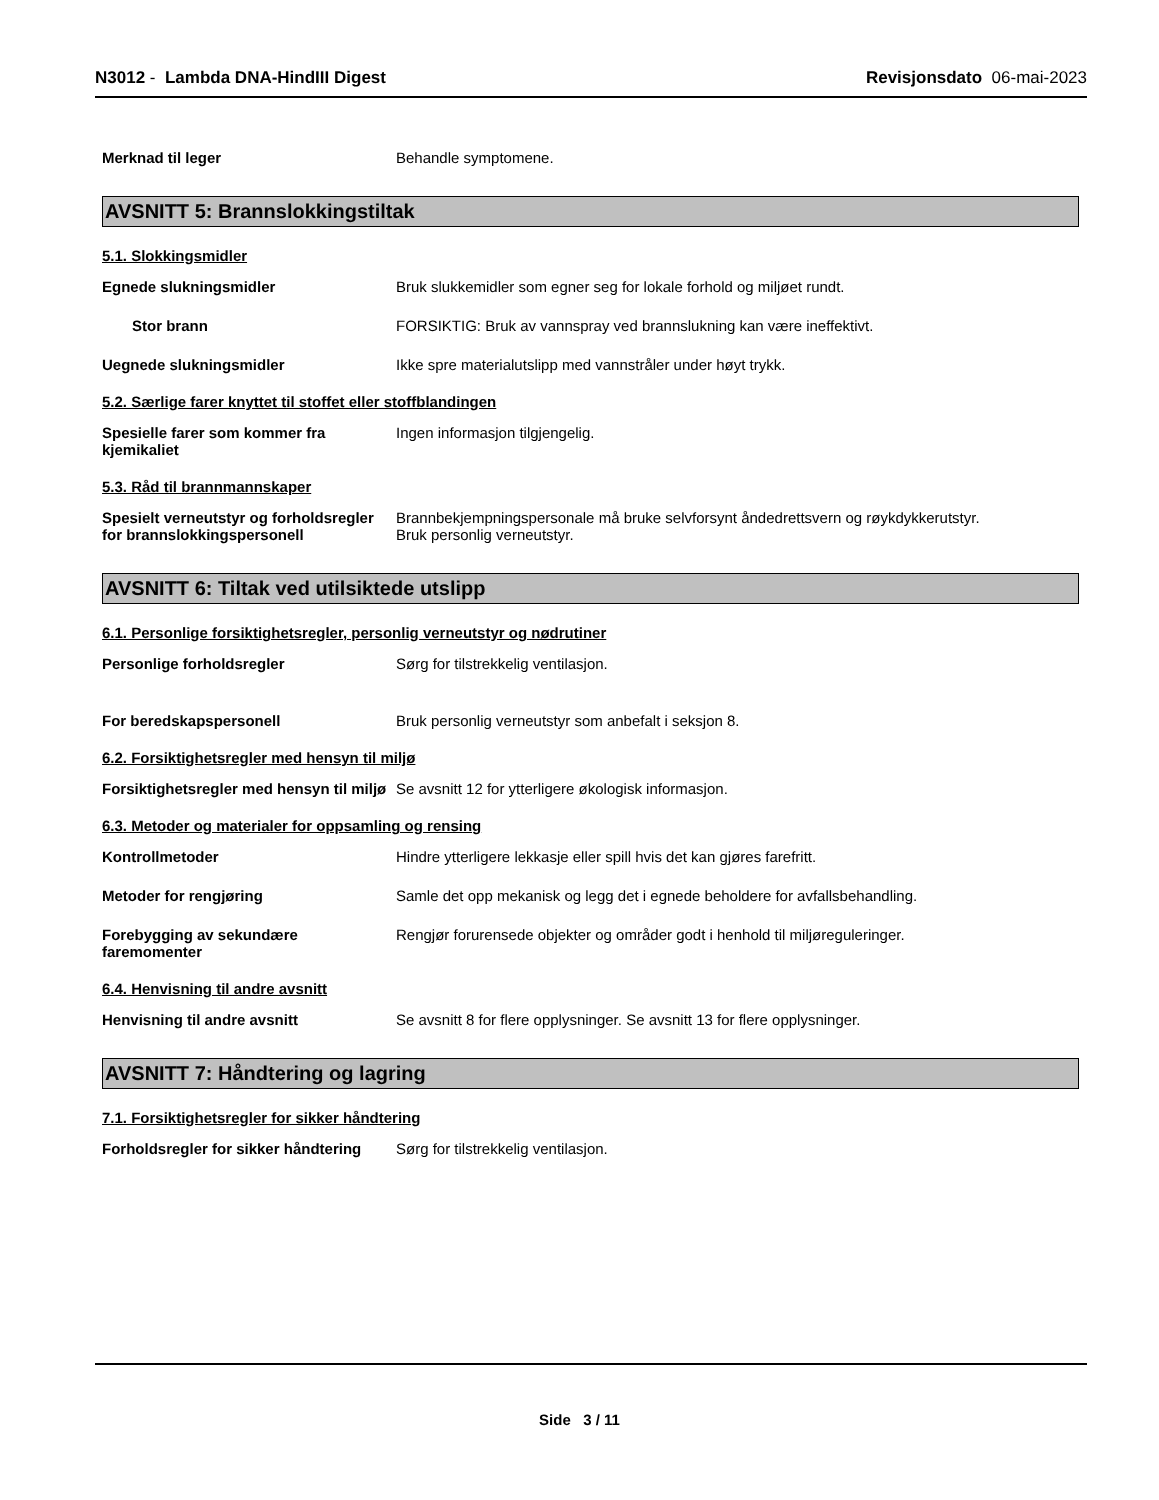N3012 - Lambda DNA-HindIII Digest
Revisjonsdato 06-mai-2023
Merknad til leger Behandle symptomene.
AVSNITT 5: Brannslokkingstiltak
5.1. Slokkingsmidler
Egnede slukningsmidler Bruk slukkemidler som egner seg for lokale forhold og miljøet rundt.
Stor brann FORSIKTIG: Bruk av vannspray ved brannslukning kan være ineffektivt.
Uegnede slukningsmidler Ikke spre materialutslipp med vannstråler under høyt trykk.
5.2. Særlige farer knyttet til stoffet eller stoffblandingen
Spesielle farer som kommer fra kjemikaliet
Ingen informasjon tilgjengelig.
5.3. Råd til brannmannskaper
Spesielt verneutstyr og forholdsregler for brannslokkingspersonell
Brannbekjempningspersonale må bruke selvforsynt åndedrettsvern og røykdykkerutstyr.
Bruk personlig verneutstyr.
AVSNITT 6: Tiltak ved utilsiktede utslipp
6.1. Personlige forsiktighetsregler, personlig verneutstyr og nødrutiner
Personlige forholdsregler Sørg for tilstrekkelig ventilasjon.
For beredskapspersonell Bruk personlig verneutstyr som anbefalt i seksjon 8.
6.2. Forsiktighetsregler med hensyn til miljø
Forsiktighetsregler med hensyn til miljø
Se avsnitt 12 for ytterligere økologisk informasjon.
6.3. Metoder og materialer for oppsamling og rensing
Kontrollmetoder Hindre ytterligere lekkasje eller spill hvis det kan gjøres farefritt.
Metoder for rengjøring Samle det opp mekanisk og legg det i egnede beholdere for avfallsbehandling.
Forebygging av sekundære faremomenter
Rengjør forurensede objekter og områder godt i henhold til miljøreguleringer.
6.4. Henvisning til andre avsnitt
Henvisning til andre avsnitt Se avsnitt 8 for flere opplysninger. Se avsnitt 13 for flere opplysninger.
AVSNITT 7: Håndtering og lagring
7.1. Forsiktighetsregler for sikker håndtering
Forholdsregler for sikker håndtering
Sørg for tilstrekkelig ventilasjon.
Side 3 / 11